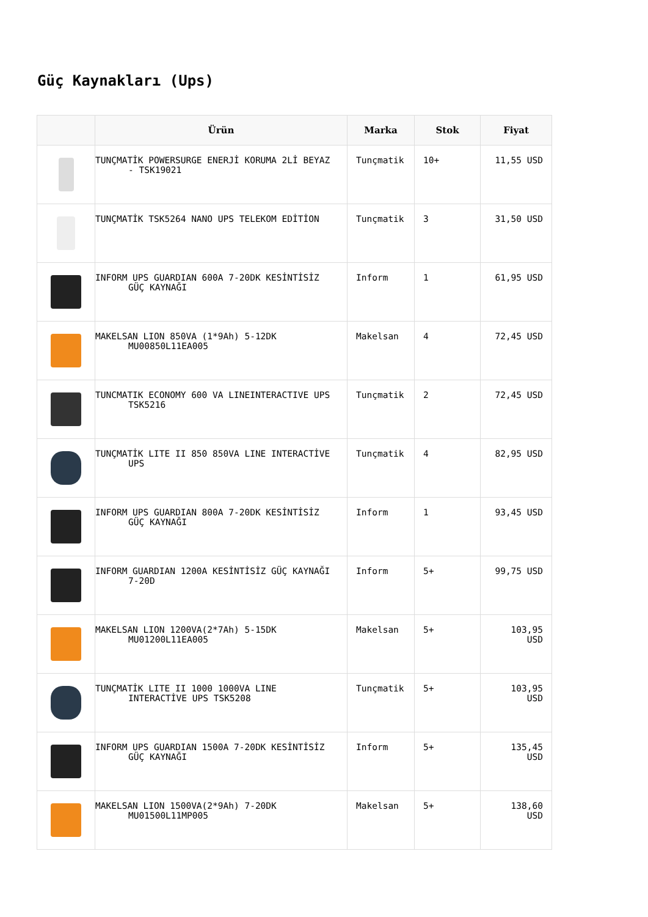Güç Kaynakları (Ups)
| | Ürün | Marka | Stok | Fiyat |
| --- | --- | --- | --- | --- |
| | TUNÇMATİK POWERSURGE ENERJİ KORUMA 2Lİ BEYAZ - TSK19021 | Tunçmatik | 10+ | 11,55 USD |
| | TUNÇMATİK TSK5264 NANO UPS TELEKOM EDİTİON | Tunçmatik | 3 | 31,50 USD |
| | INFORM UPS GUARDIAN 600A 7-20DK KESİNTİSİZ GÜÇ KAYNAĞI | Inform | 1 | 61,95 USD |
| | MAKELSAN LION 850VA (1*9Ah) 5-12DK MU00850L11EA005 | Makelsan | 4 | 72,45 USD |
| | TUNCMATIK ECONOMY 600 VA LINEINTERACTIVE UPS TSK5216 | Tunçmatik | 2 | 72,45 USD |
| | TUNÇMATİK LITE II 850 850VA LINE INTERACTİVE UPS | Tunçmatik | 4 | 82,95 USD |
| | INFORM UPS GUARDIAN 800A 7-20DK KESİNTİSİZ GÜÇ KAYNAĞI | Inform | 1 | 93,45 USD |
| | INFORM GUARDIAN 1200A KESİNTİSİZ GÜÇ KAYNAĞI 7-20D | Inform | 5+ | 99,75 USD |
| | MAKELSAN LION 1200VA(2*7Ah) 5-15DK MU01200L11EA005 | Makelsan | 5+ | 103,95 USD |
| | TUNÇMATİK LITE II 1000 1000VA LINE INTERACTİVE UPS TSK5208 | Tunçmatik | 5+ | 103,95 USD |
| | INFORM UPS GUARDIAN 1500A 7-20DK KESİNTİSİZ GÜÇ KAYNAĞI | Inform | 5+ | 135,45 USD |
| | MAKELSAN LION 1500VA(2*9Ah) 7-20DK MU01500L11MP005 | Makelsan | 5+ | 138,60 USD |